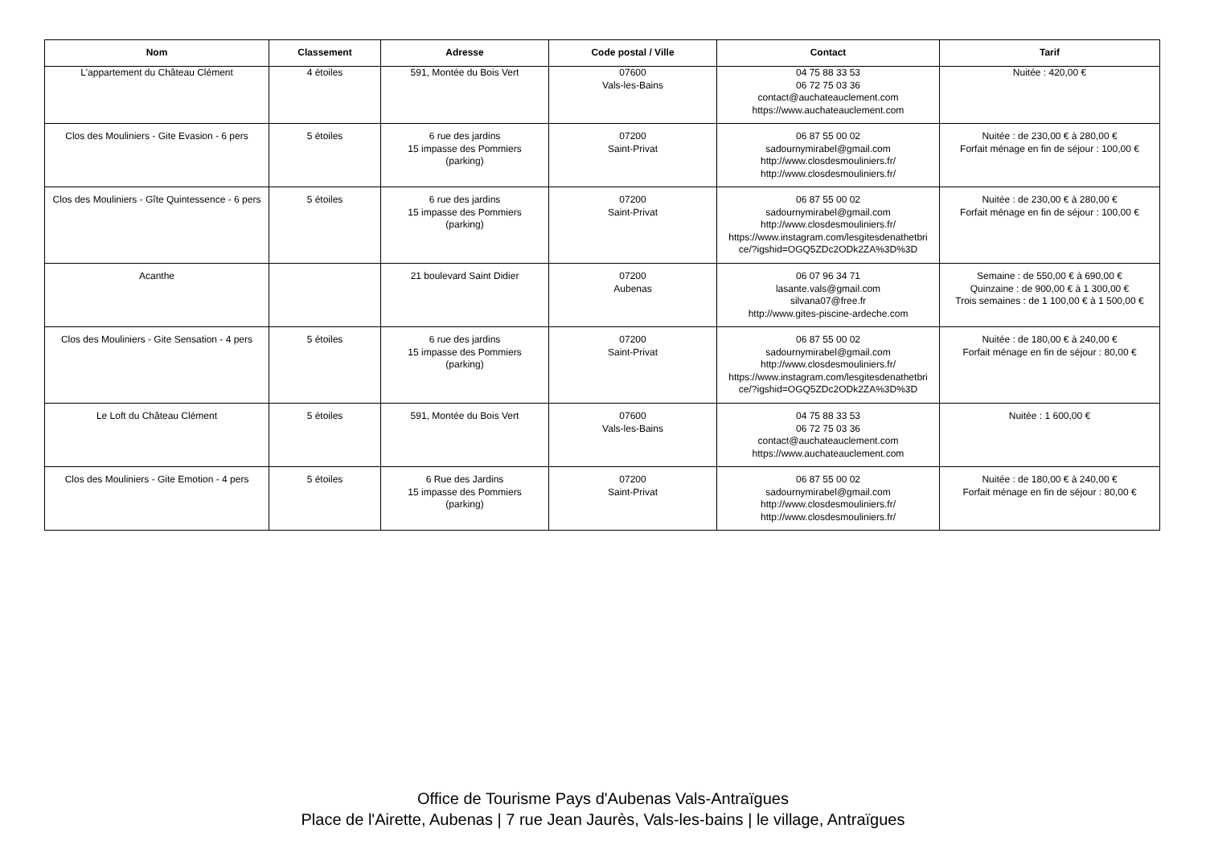| Nom | Classement | Adresse | Code postal / Ville | Contact | Tarif |
| --- | --- | --- | --- | --- | --- |
| L'appartement du Château Clément | 4 étoiles | 591, Montée du Bois Vert | 07600 Vals-les-Bains | 04 75 88 33 53 06 72 75 03 36 contact@auchateauclement.com https://www.auchateauclement.com | Nuitée : 420,00 € |
| Clos des Mouliniers - Gite Evasion - 6 pers | 5 étoiles | 6 rue des jardins 15 impasse des Pommiers (parking) | 07200 Saint-Privat | 06 87 55 00 02 sadournymirabel@gmail.com http://www.closdesmouliniers.fr/ http://www.closdesmouliniers.fr/ | Nuitée : de 230,00 € à 280,00 € Forfait ménage en fin de séjour : 100,00 € |
| Clos des Mouliniers - Gîte Quintessence - 6 pers | 5 étoiles | 6 rue des jardins 15 impasse des Pommiers (parking) | 07200 Saint-Privat | 06 87 55 00 02 sadournymirabel@gmail.com http://www.closdesmouliniers.fr/ https://www.instagram.com/lesgitesdenathetbri ce/?igshid=OGQ5ZDc2ODk2ZA%3D%3D | Nuitée : de 230,00 € à 280,00 € Forfait ménage en fin de séjour : 100,00 € |
| Acanthe | | 21 boulevard Saint Didier | 07200 Aubenas | 06 07 96 34 71 lasante.vals@gmail.com silvana07@free.fr http://www.gites-piscine-ardeche.com | Semaine : de 550,00 € à 690,00 € Quinzaine : de 900,00 € à 1 300,00 € Trois semaines : de 1 100,00 € à 1 500,00 € |
| Clos des Mouliniers - Gite Sensation - 4 pers | 5 étoiles | 6 rue des jardins 15 impasse des Pommiers (parking) | 07200 Saint-Privat | 06 87 55 00 02 sadournymirabel@gmail.com http://www.closdesmouliniers.fr/ https://www.instagram.com/lesgitesdenathetbri ce/?igshid=OGQ5ZDc2ODk2ZA%3D%3D | Nuitée : de 180,00 € à 240,00 € Forfait ménage en fin de séjour : 80,00 € |
| Le Loft du Château Clément | 5 étoiles | 591, Montée du Bois Vert | 07600 Vals-les-Bains | 04 75 88 33 53 06 72 75 03 36 contact@auchateauclement.com https://www.auchateauclement.com | Nuitée : 1 600,00 € |
| Clos des Mouliniers - Gite Emotion - 4 pers | 5 étoiles | 6 Rue des Jardins 15 impasse des Pommiers (parking) | 07200 Saint-Privat | 06 87 55 00 02 sadournymirabel@gmail.com http://www.closdesmouliniers.fr/ http://www.closdesmouliniers.fr/ | Nuitée : de 180,00 € à 240,00 € Forfait ménage en fin de séjour : 80,00 € |
Office de Tourisme Pays d'Aubenas Vals-Antraïgues
Place de l'Airette, Aubenas | 7 rue Jean Jaurès, Vals-les-bains | le village, Antraïgues